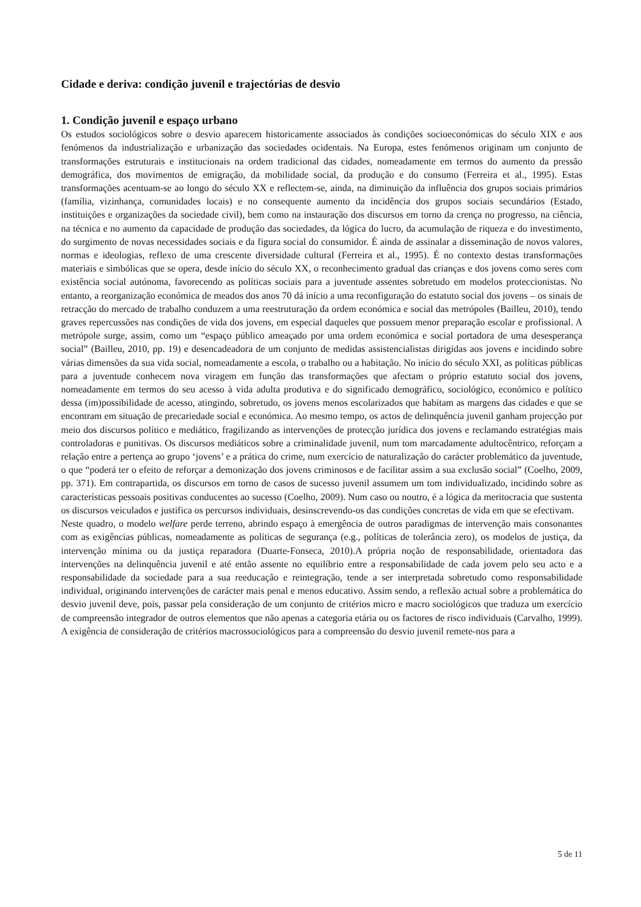Cidade e deriva: condição juvenil e trajectórias de desvio
1. Condição juvenil e espaço urbano
Os estudos sociológicos sobre o desvio aparecem historicamente associados às condições socioeconómicas do século XIX e aos fenómenos da industrialização e urbanização das sociedades ocidentais. Na Europa, estes fenómenos originam um conjunto de transformações estruturais e institucionais na ordem tradicional das cidades, nomeadamente em termos do aumento da pressão demográfica, dos movimentos de emigração, da mobilidade social, da produção e do consumo (Ferreira et al., 1995). Estas transformações acentuam-se ao longo do século XX e reflectem-se, ainda, na diminuição da influência dos grupos sociais primários (família, vizinhança, comunidades locais) e no consequente aumento da incidência dos grupos sociais secundários (Estado, instituições e organizações da sociedade civil), bem como na instauração dos discursos em torno da crença no progresso, na ciência, na técnica e no aumento da capacidade de produção das sociedades, da lógica do lucro, da acumulação de riqueza e do investimento, do surgimento de novas necessidades sociais e da figura social do consumidor. É ainda de assinalar a disseminação de novos valores, normas e ideologias, reflexo de uma crescente diversidade cultural (Ferreira et al., 1995). É no contexto destas transformações materiais e simbólicas que se opera, desde início do século XX, o reconhecimento gradual das crianças e dos jovens como seres com existência social autónoma, favorecendo as políticas sociais para a juventude assentes sobretudo em modelos proteccionistas. No entanto, a reorganização económica de meados dos anos 70 dá início a uma reconfiguração do estatuto social dos jovens – os sinais de retracção do mercado de trabalho conduzem a uma reestruturação da ordem económica e social das metrópoles (Bailleu, 2010), tendo graves repercussões nas condições de vida dos jovens, em especial daqueles que possuem menor preparação escolar e profissional. A metrópole surge, assim, como um “espaço público ameaçado por uma ordem económica e social portadora de uma desesperança social” (Bailleu, 2010, pp. 19) e desencadeadora de um conjunto de medidas assistencialistas dirigidas aos jovens e incidindo sobre várias dimensões da sua vida social, nomeadamente a escola, o trabalho ou a habitação. No início do século XXI, as políticas públicas para a juventude conhecem nova viragem em função das transformações que afectam o próprio estatuto social dos jovens, nomeadamente em termos do seu acesso à vida adulta produtiva e do significado demográfico, sociológico, económico e político dessa (im)possibilidade de acesso, atingindo, sobretudo, os jovens menos escolarizados que habitam as margens das cidades e que se encontram em situação de precariedade social e económica. Ao mesmo tempo, os actos de delinquência juvenil ganham projecção por meio dos discursos político e mediático, fragilizando as intervenções de protecção jurídica dos jovens e reclamando estratégias mais controladoras e punitivas. Os discursos mediáticos sobre a criminalidade juvenil, num tom marcadamente adultocêntrico, reforçam a relação entre a pertença ao grupo ‘jovens’ e a prática do crime, num exercício de naturalização do carácter problemático da juventude, o que “poderá ter o efeito de reforçar a demonização dos jovens criminosos e de facilitar assim a sua exclusão social” (Coelho, 2009, pp. 371). Em contrapartida, os discursos em torno de casos de sucesso juvenil assumem um tom individualizado, incidindo sobre as características pessoais positivas conducentes ao sucesso (Coelho, 2009). Num caso ou noutro, é a lógica da meritocracia que sustenta os discursos veiculados e justifica os percursos individuais, desinscrevendo-os das condições concretas de vida em que se efectivam.
Neste quadro, o modelo welfare perde terreno, abrindo espaço à emergência de outros paradigmas de intervenção mais consonantes com as exigências públicas, nomeadamente as políticas de segurança (e.g., políticas de tolerância zero), os modelos de justiça, da intervenção mínima ou da justiça reparadora (Duarte-Fonseca, 2010).A própria noção de responsabilidade, orientadora das intervenções na delinquência juvenil e até então assente no equilíbrio entre a responsabilidade de cada jovem pelo seu acto e a responsabilidade da sociedade para a sua reeducação e reintegração, tende a ser interpretada sobretudo como responsabilidade individual, originando intervenções de carácter mais penal e menos educativo. Assim sendo, a reflexão actual sobre a problemática do desvio juvenil deve, pois, passar pela consideração de um conjunto de critérios micro e macro sociológicos que traduza um exercício de compreensão integrador de outros elementos que não apenas a categoria etária ou os factores de risco individuais (Carvalho, 1999). A exigência de consideração de critérios macrossociológicos para a compreensão do desvio juvenil remete-nos para a
5 de 11